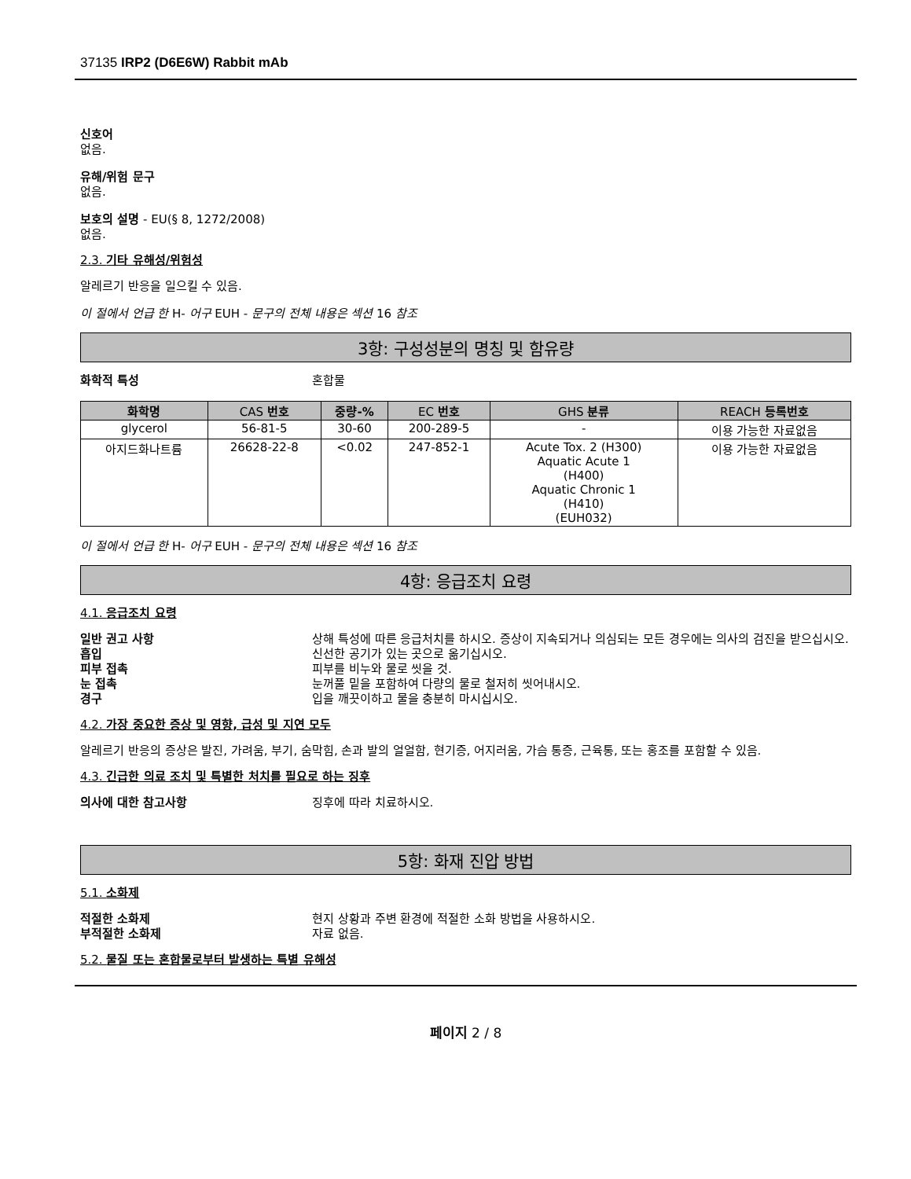37135 IRP2 (D6E6W) Rabbit mAb
신호어
없음.
유해/위험 문구
없음.
보호의 설명 - EU(§ 8, 1272/2008)
없음.
2.3. 기타 유해성/위험성
알레르기 반응을 일으킬 수 있음.
이 절에서 언급 한 H- 어구 EUH - 문구의 전체 내용은 섹션 16 참조
3항: 구성성분의 명칭 및 함유량
화학적 특성 혼합물
| 화학명 | CAS 번호 | 중량-% | EC 번호 | GHS 분류 | REACH 등록번호 |
| --- | --- | --- | --- | --- | --- |
| glycerol | 56-81-5 | 30-60 | 200-289-5 | - | 이용 가능한 자료없음 |
| 아지드화나트륨 | 26628-22-8 | <0.02 | 247-852-1 | Acute Tox. 2 (H300) Aquatic Acute 1 (H400) Aquatic Chronic 1 (H410) (EUH032) | 이용 가능한 자료없음 |
이 절에서 언급 한 H- 어구 EUH - 문구의 전체 내용은 섹션 16 참조
4항: 응급조치 요령
4.1. 응급조치 요령
일반 권고 사항 상해 특성에 따른 응급처치를 하시오. 증상이 지속되거나 의심되는 모든 경우에는 의사의 검진을 받으십시오.
흡입 신선한 공기가 있는 곳으로 옮기십시오.
피부 접촉 피부를 비누와 물로 씻을 것.
눈 접촉 눈꺼풀 밑을 포함하여 다량의 물로 철저히 씻어내시오.
경구 입을 깨끗이하고 물을 충분히 마시십시오.
4.2. 가장 중요한 증상 및 영향, 급성 및 지연 모두
알레르기 반응의 증상은 발진, 가려움, 부기, 숨막힘, 손과 발의 얼얼함, 현기증, 어지러움, 가슴 통증, 근육통, 또는 홍조를 포함할 수 있음.
4.3. 긴급한 의료 조치 및 특별한 처치를 필요로 하는 징후
의사에 대한 참고사항 징후에 따라 치료하시오.
5항: 화재 진압 방법
5.1. 소화제
적절한 소화제 현지 상황과 주변 환경에 적절한 소화 방법을 사용하시오.
부적절한 소화제 자료 없음.
5.2. 물질 또는 혼합물로부터 발생하는 특별 유해성
페이지 2 / 8